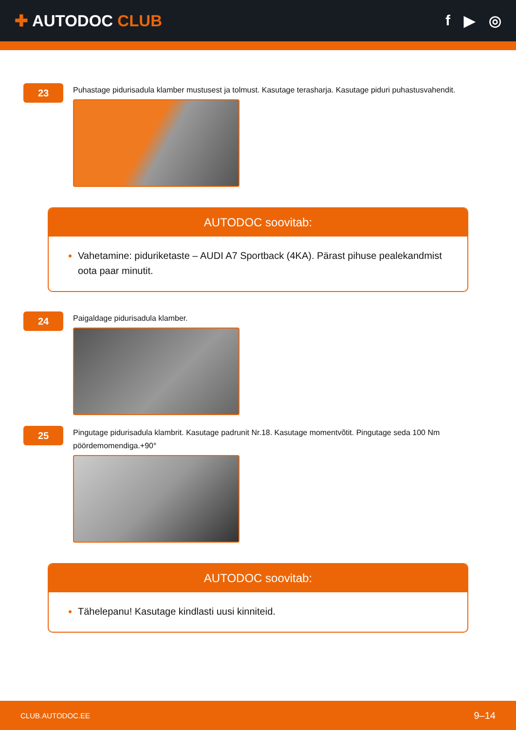✚ AUTODOC CLUB f ▶ ◎
23
Puhastage pidurisadula klamber mustusest ja tolmust. Kasutage terasharja. Kasutage piduri puhastusvahendit.
AUTODOC soovitab:
Vahetamine: piduriketaste – AUDI A7 Sportback (4KA). Pärast pihuse pealekandmist oota paar minutit.
24
Paigaldage pidurisadula klamber.
25
Pingutage pidurisadula klambrit. Kasutage padrunit Nr.18. Kasutage momentvõtit. Pingutage seda 100 Nm pöördemomendiga.+90°
AUTODOC soovitab:
Tähelepanu! Kasutage kindlasti uusi kinniteid.
CLUB.AUTODOC.EE 9–14